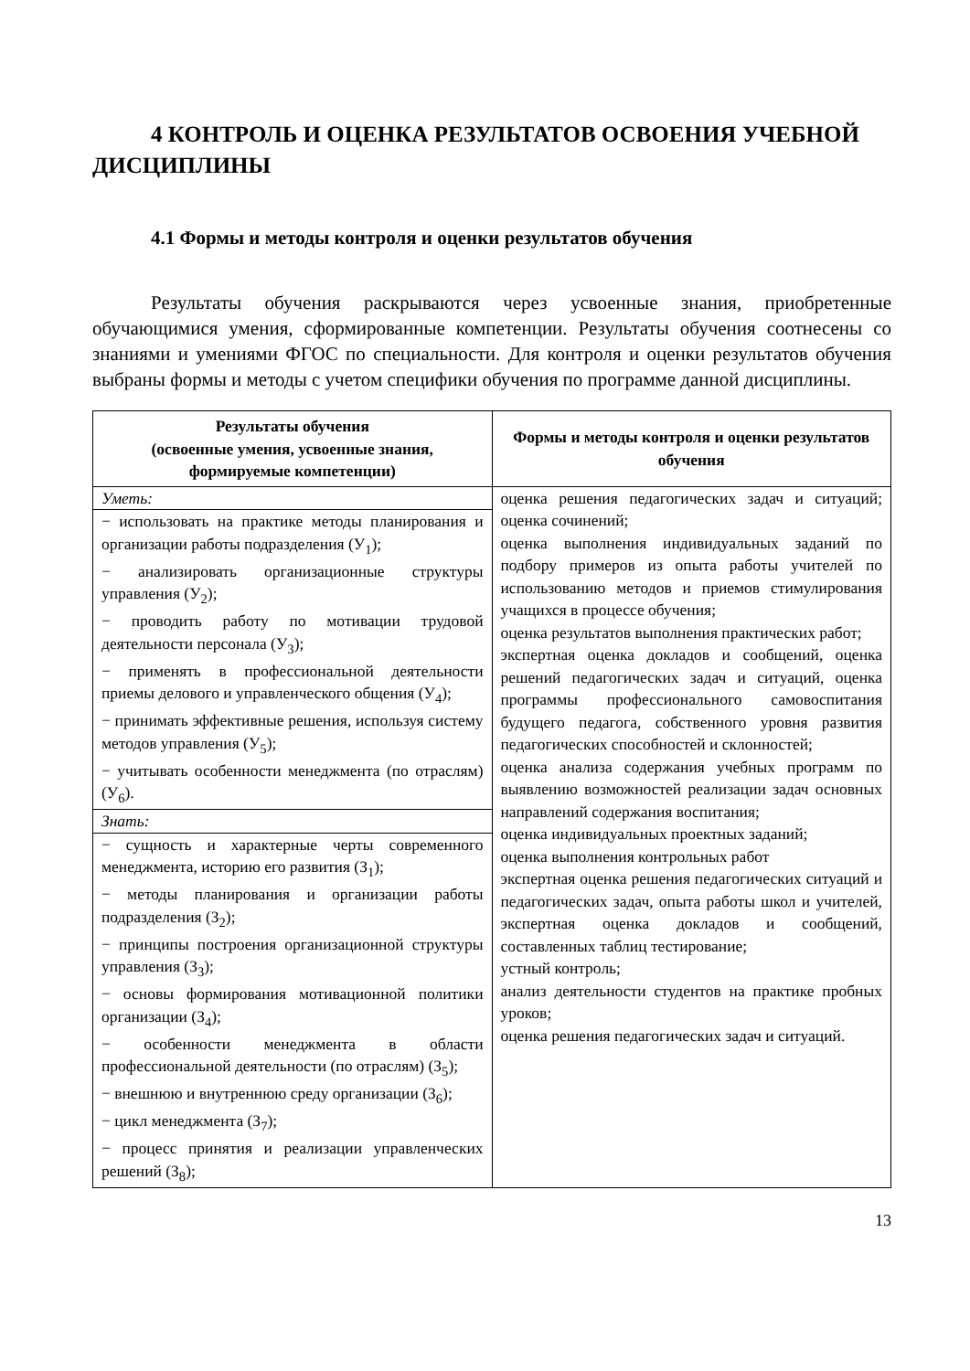4 КОНТРОЛЬ И ОЦЕНКА РЕЗУЛЬТАТОВ ОСВОЕНИЯ УЧЕБНОЙ ДИСЦИПЛИНЫ
4.1 Формы и методы контроля и оценки результатов обучения
Результаты обучения раскрываются через усвоенные знания, приобретенные обучающимися умения, сформированные компетенции. Результаты обучения соотнесены со знаниями и умениями ФГОС по специальности. Для контроля и оценки результатов обучения выбраны формы и методы с учетом специфики обучения по программе данной дисциплины.
| Результаты обучения (освоенные умения, усвоенные знания, формируемые компетенции) | Формы и методы контроля и оценки результатов обучения |
| --- | --- |
| Уметь: | оценка решения педагогических задач и ситуаций; оценка сочинений; оценка выполнения индивидуальных заданий по подбору примеров из опыта работы учителей по использованию методов и приемов стимулирования учащихся в процессе обучения; оценка результатов выполнения практических работ; экспертная оценка докладов и сообщений, оценка решений педагогических задач и ситуаций, оценка программы профессионального самовоспитания будущего педагога, собственного уровня развития педагогических способностей и склонностей; оценка анализа содержания учебных программ по выявлению возможностей реализации задач основных направлений содержания воспитания; оценка индивидуальных проектных заданий; оценка выполнения контрольных работ экспертная оценка решения педагогических ситуаций и педагогических задач, опыта работы школ и учителей, экспертная оценка докладов и сообщений, составленных таблиц тестирование; устный контроль; анализ деятельности студентов на практике пробных уроков; оценка решения педагогических задач и ситуаций. |
| − использовать на практике методы планирования и организации работы подразделения (У<sub>1</sub>); − анализировать организационные структуры управления (У<sub>2</sub>); − проводить работу по мотивации трудовой деятельности персонала (У<sub>3</sub>); − применять в профессиональной деятельности приемы делового и управленческого общения (У<sub>4</sub>); − принимать эффективные решения, используя систему методов управления (У<sub>5</sub>); − учитывать особенности менеджмента (по отраслям) (У<sub>6</sub>). | |
| Знать: | |
| − сущность и характерные черты современного менеджмента, историю его развития (З<sub>1</sub>); − методы планирования и организации работы подразделения (З<sub>2</sub>); − принципы построения организационной структуры управления (З<sub>3</sub>); − основы формирования мотивационной политики организации (З<sub>4</sub>); − особенности менеджмента в области профессиональной деятельности (по отраслям) (З<sub>5</sub>); − внешнюю и внутреннюю среду организации (З<sub>6</sub>); − цикл менеджмента (З<sub>7</sub>); − процесс принятия и реализации управленческих решений (З<sub>8</sub>); | |
13